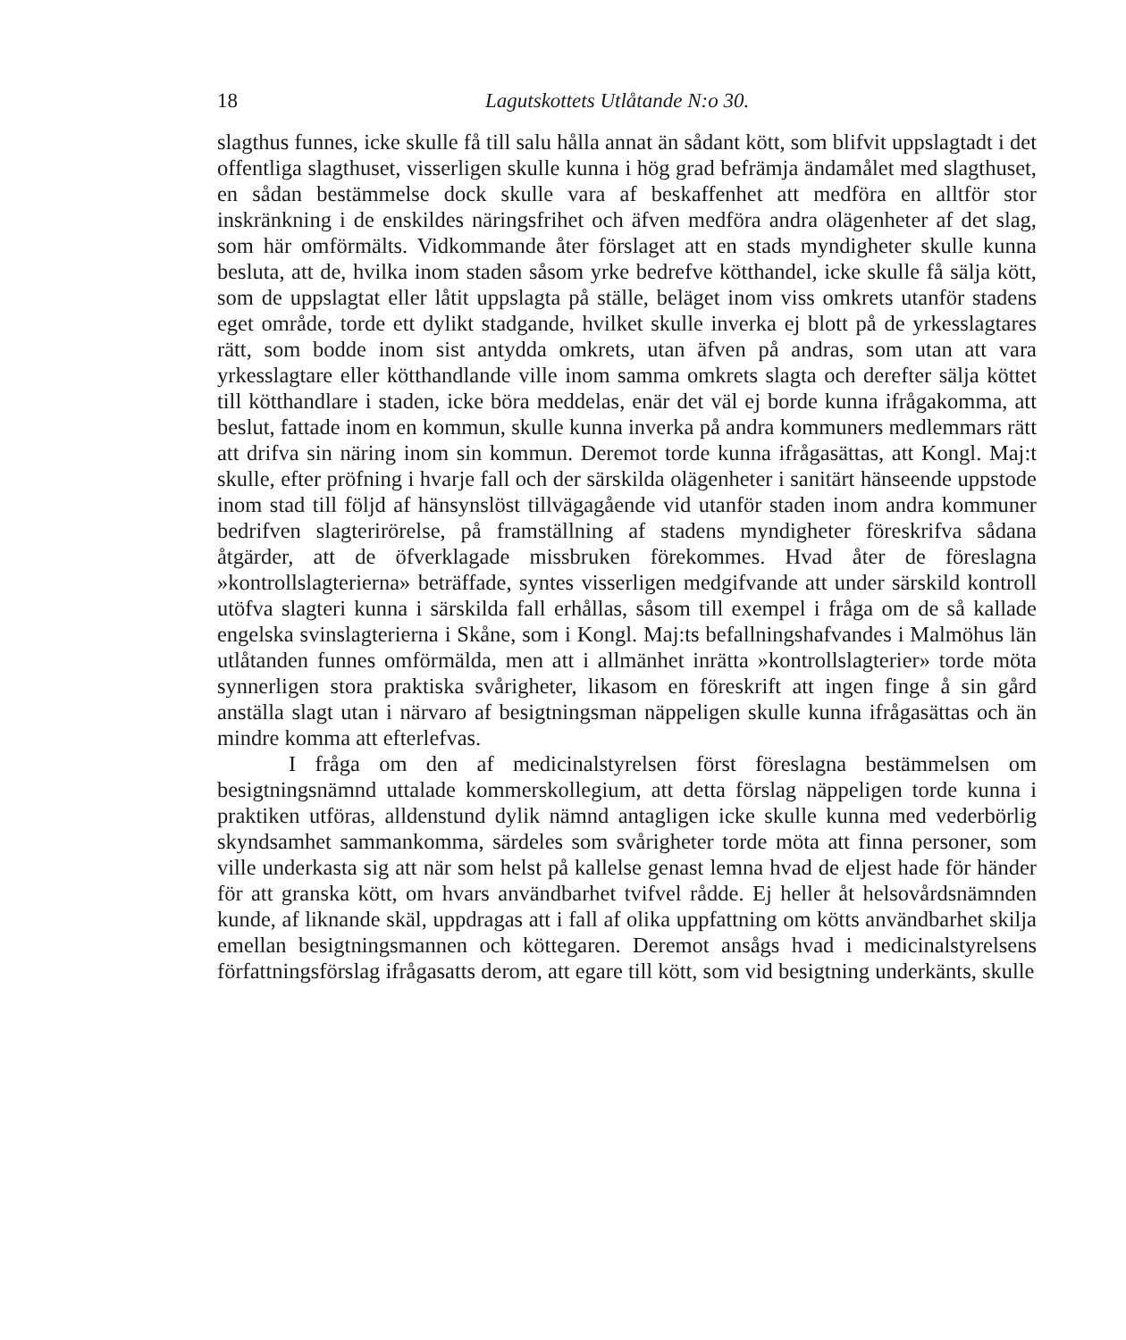18 Lagutskottets Utlåtande N:o 30.
slagthus funnes, icke skulle få till salu hålla annat än sådant kött, som blifvit uppslagtadt i det offentliga slagthuset, visserligen skulle kunna i hög grad befrämja ändamålet med slagthuset, en sådan bestämmelse dock skulle vara af beskaffenhet att medföra en alltför stor inskränkning i de enskildes näringsfrihet och äfven medföra andra olägenheter af det slag, som här omförmälts. Vidkommande åter förslaget att en stads myndigheter skulle kunna besluta, att de, hvilka inom staden såsom yrke bedrefve kötthandel, icke skulle få sälja kött, som de uppslagtat eller låtit uppslagta på ställe, beläget inom viss omkrets utanför stadens eget område, torde ett dylikt stadgande, hvilket skulle inverka ej blott på de yrkesslagtares rätt, som bodde inom sist antydda omkrets, utan äfven på andras, som utan att vara yrkesslagtare eller kötthandlande ville inom samma omkrets slagta och derefter sälja köttet till kötthandlare i staden, icke böra meddelas, enär det väl ej borde kunna ifrågakomma, att beslut, fattade inom en kommun, skulle kunna inverka på andra kommuners medlemmars rätt att drifva sin näring inom sin kommun. Deremot torde kunna ifrågasättas, att Kongl. Maj:t skulle, efter pröfning i hvarje fall och der särskilda olägenheter i sanitärt hänseende uppstode inom stad till följd af hänsynslöst tillvägagående vid utanför staden inom andra kommuner bedrifven slagterirörelse, på framställning af stadens myndigheter föreskrifva sådana åtgärder, att de öfverklagade missbruken förekommes. Hvad åter de föreslagna »kontrollslagterierna» beträffade, syntes visserligen medgifvande att under särskild kontroll utöfva slagteri kunna i särskilda fall erhållas, såsom till exempel i fråga om de så kallade engelska svinslagterierna i Skåne, som i Kongl. Maj:ts befallningshafvandes i Malmöhus län utlåtanden funnes omförmälda, men att i allmänhet inrätta »kontrollslagterier» torde möta synnerligen stora praktiska svårigheter, likasom en föreskrift att ingen finge å sin gård anställa slagt utan i närvaro af besigtningsman näppeligen skulle kunna ifrågasättas och än mindre komma att efterlefvas.
I fråga om den af medicinalstyrelsen först föreslagna bestämmelsen om besigtningsnämnd uttalade kommerskollegium, att detta förslag näppeligen torde kunna i praktiken utföras, alldenstund dylik nämnd antagligen icke skulle kunna med vederbörlig skyndsamhet sammankomma, särdeles som svårigheter torde möta att finna personer, som ville underkasta sig att när som helst på kallelse genast lemna hvad de eljest hade för händer för att granska kött, om hvars användbarhet tvifvel rådde. Ej heller åt helsovårdsnämnden kunde, af liknande skäl, uppdragas att i fall af olika uppfattning om kötts användbarhet skilja emellan besigtningsmannen och köttegaren. Deremot ansågs hvad i medicinalstyrelsens författningsförslag ifrågasatts derom, att egare till kött, som vid besigtning underkänts, skulle